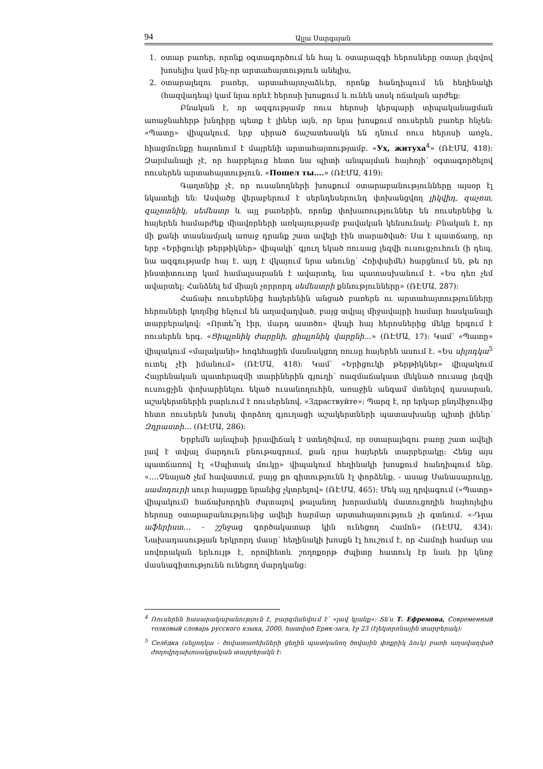94 Ալլա Սարգսյան
1. օտար բառեր, որոնք օգտագործում են հայ և օտարազգի հերոսները օտար լեզվով խոսելիս կամ ինչ-որ արտահայտություն անելիս,
2. օտարալեզու բառեր, արտահայտչաձևեր, որոնք հանդիպում են հեղինակի (հազվադեպ) կամ նրա որևէ հերոսի խոսքում և ունեն սոսկ ոճական արժեք:
Բնական է, որ ազգությամբ ռուս հերոսի կերպարի տիպականացման առաջնահերթ խնդիրը պետք է լիներ այն, որ նրա խոսքում ռուսերեն բառեր հնչեն: «Պատը» վիպակում, երբ սիրած ճաշատեսակն են դնում ռուս հերոսի առջև, հիացմունքը հայտնում է մայրենի արտահայտությամբ. «Ух, житуха<sup>4</sup>» (ՌԷՄԱ, 418): Զարմանալի չէ, որ հարբելուց հետո նա պիտի անպայման հայհոյի՝ օգտագործելով ռուսերեն արտահայտություն. «Пошел ты….» (ՌԷՄԱ, 419):
Գաղտնիք չէ, որ ուսանողների խոսքում օտարաբանությունները այսօր էլ նկատելի են: Ասվածը վերաբերում է սերնդեսերունդ փոխանցվող լիկվիդ, զաչոտ, զաչոտնիկ, սեմեստր և այլ բառերին, որոնք փոխառություններ են ռուսերենից և հայերեն համարժեք միավորների առկայությամբ բավական կենսունակ: Բնական է, որ մի քանի տասնամյակ առաջ դրանք շատ ավելի էին տարածված: Սա է պատճառը, որ երբ «Երիցուկի թերթիկներ» վիպակի՝ գյուղ եկած ռուսաց լեզվի ուսուցչուհուն (ի դեպ, նա ազգությամբ հայ է. այդ է վկայում նրա անունը՝ Հռիփսիմե) հարցնում են, թե որ ինստիտուտը կամ համալսարանն է ավարտել, նա պատասխանում է. «Ես դեռ չեմ ավարտել: Հանձնել եմ միայն չորրորդ սեմեստրի քննությունները» (ՌԷՄԱ, 287):
Հաճախ ռուսերենից հայերենին անցած բառերն ու արտահայտությունները հերոսների կողմից հնչում են աղավաղված, բայց տվյալ միջավայրի համար հասկանալի տարբերակով: «Որտե՞ղ էիր, մարդ աստծո» վեպի հայ հերոսներից մեկը երգում է ռուսերեն երգ. «Ցիպլոնիկ ժարընի, ցիպլոնիկ վարընի…» (ՌԷՄԱ, 17): Կամ՝ «Պատը» վիպակում «մալականի» հոգեհացին մասնակցող ռուսը հայերեն ասում է. «Ես սիլոդկա<sup>5</sup> ուտել չէի իմանում» (ՌԷՄԱ, 418): Կամ՝ «Երիցուկի թերթիկներ» վիպակում Հայրենական պատերազմի տարիներին գյուղի՝ ռազմաճակատ մեկնած ռուսաց լեզվի ուսուցչին փոխարինելու եկած ուսանողուհին, առաջին անգամ մտնելով դասարան, աշակերտներին բարևում է ռուսերենով. «Здраствуйте»: Պարզ է, որ երկար ընդմիջումից հետո ռուսերեն խոսել փորձող գյուղացի աշակերտների պատասխանը պիտի լիներ՝ Զդրաստի… (ՌԷՄԱ, 286):
Երբեմն այնպիսի իրավիճակ է ստեղծվում, որ օտարալեզու բառը շատ ավելի լավ է տվյալ մարդուն բնութագրում, քան դրա հայերեն տարբերակը: Հենց այս պատճառով էլ «Սպիտակ մուկը» վիպակում հեղինակի խոսքում հանդիպում ենք. «….Չնայած չեմ հավատում, բայց քո գիտությունն էլ փորձենք, - ասաց Սանասարուկը, սամոդուրի սուր հայացքը նրանից չկտրելով» (ՌԷՄԱ, 465): Մեկ այլ դրվագում («Պատը» վիպակում) հաճախորդին ժպտալով թալանող խորամանկ մատուցողին հայհոյելիս հերոսը օտարաբանությունից ավելի հարմար արտահայտություն չի գտնում. «-Դրա աֆերիստ… - շշնջաց գործակատար կին ունեցող Համոն» (ՌԷՄԱ, 434): Նախադասության երկրորդ մասը՝ հեղինակի խոսքն էլ հուշում է, որ Համոյի համար սա սովորական երևույթ է, որովհետև շողոքորթ ժպիտը հատուկ էր նաև իր կնոջ մասնագիտությունն ունեցող մարդկանց:
<sup>4</sup> Ռուսերեն հասարակաբանություն է, բարգմանվում է՝ «լավ կյանք»: Տե՛ս Т. Ефремова, Современный толковый словарь русского языка, 2000, հատված Ерик-зага, էջ 23 (էլեկտրոնային տարբերակ):
<sup>5</sup> Селёдка (սելյոդկա - ծովատառեխների ցեղին պատկանող ծովային փոքրիկ ձուկ) բառի աղավաղված ժողովրդախոսակցական տարբերակն է: